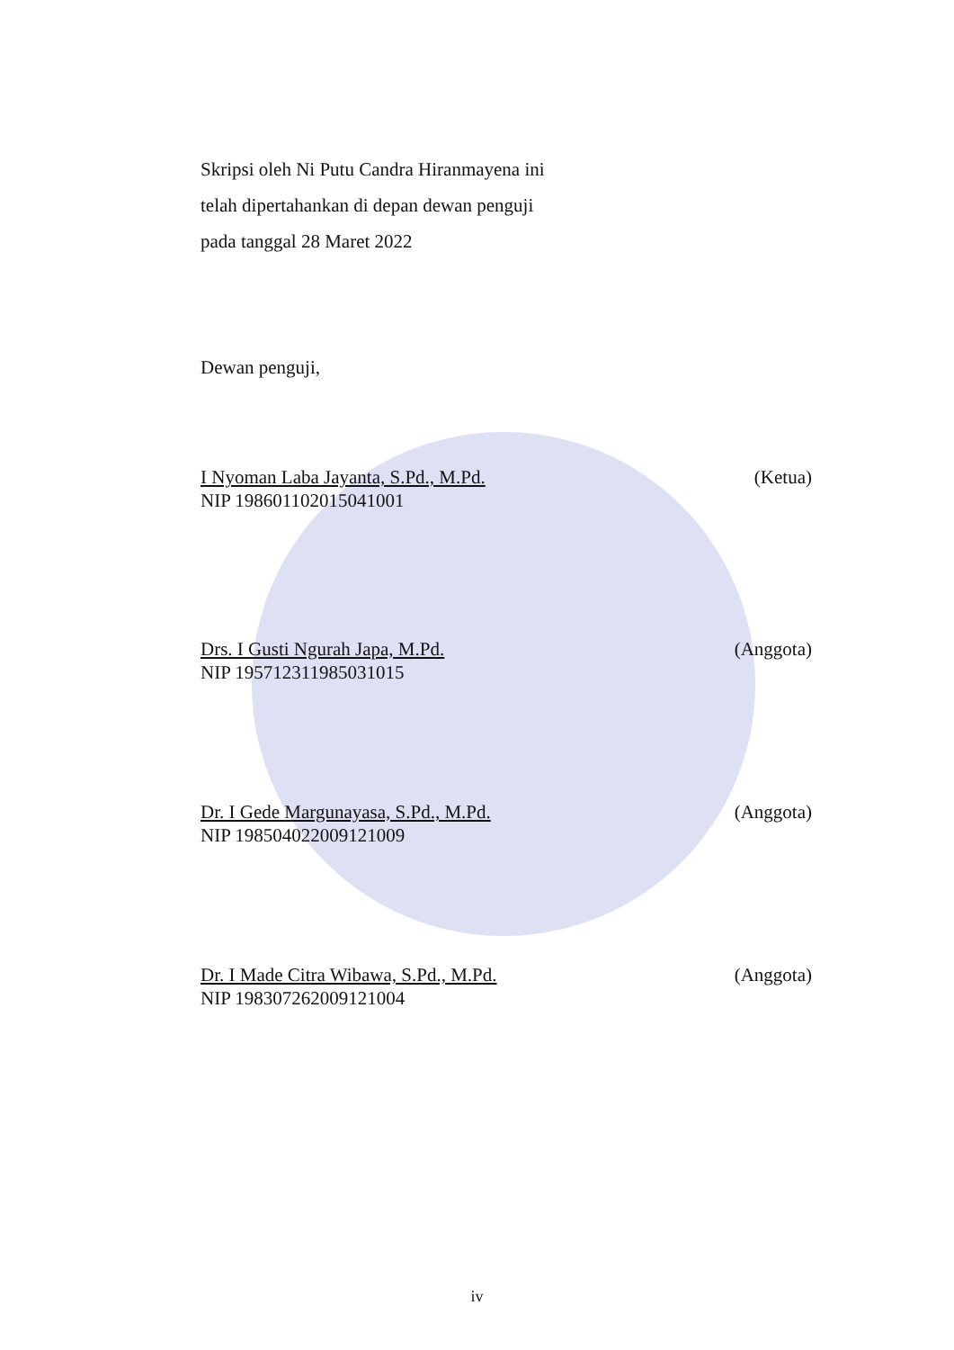Skripsi oleh Ni Putu Candra Hiranmayena ini
telah dipertahankan di depan dewan penguji
pada tanggal 28 Maret 2022
Dewan penguji,
I Nyoman Laba Jayanta, S.Pd., M.Pd. (Ketua)
NIP 198601102015041001
Drs. I Gusti Ngurah Japa, M.Pd. (Anggota)
NIP 195712311985031015
Dr. I Gede Margunayasa, S.Pd., M.Pd. (Anggota)
NIP 198504022009121009
Dr. I Made Citra Wibawa, S.Pd., M.Pd. (Anggota)
NIP 198307262009121004
iv